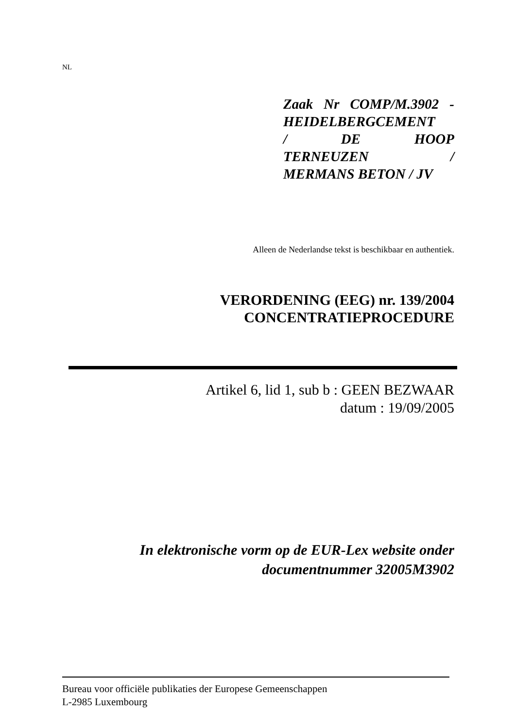NL
Zaak Nr COMP/M.3902 -
HEIDELBERGCEMENT
/ DE HOOP
TERNEUZEN /
MERMANS BETON / JV
Alleen de Nederlandse tekst is beschikbaar en authentiek.
VERORDENING (EEG) nr. 139/2004
CONCENTRATIEPROCEDURE
Artikel 6, lid 1, sub b : GEEN BEZWAAR
datum : 19/09/2005
In elektronische vorm op de EUR-Lex website onder
documentnummer 32005M3902
Bureau voor officiële publikaties der Europese Gemeenschappen
L-2985 Luxembourg